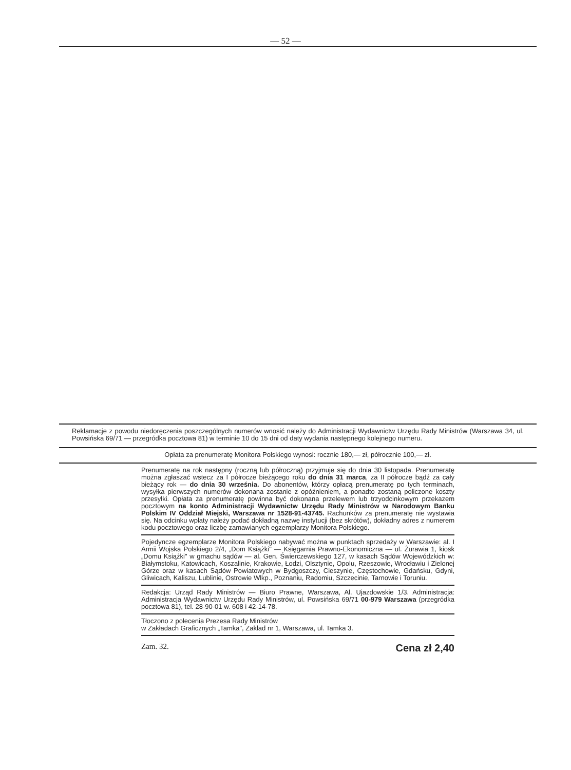— 52 —
Reklamacje z powodu niedoręczenia poszczególnych numerów wnosić należy do Administracji Wydawnictw Urzędu Rady Ministrów (Warszawa 34, ul. Powsińska 69/71 — przegródka pocztowa 81) w terminie 10 do 15 dni od daty wydania następnego kolejnego numeru.
Opłata za prenumeratę Monitora Polskiego wynosi: rocznie 180,— zł, półrocznie 100,— zł.
Prenumeratę na rok następny (roczną lub półroczną) przyjmuje się do dnia 30 listopada. Prenumeratę można zgłaszać wstecz za I półrocze bieżącego roku do dnia 31 marca, za II półrocze bądź za cały bieżący rok — do dnia 30 września. Do abonentów, którzy opłacą prenumeratę po tych terminach, wysyłka pierwszych numerów dokonana zostanie z opóźnieniem, a ponadto zostaną policzone koszty przesyłki. Opłata za prenumeratę powinna być dokonana przelewem lub trzyodcinkowym przekazem pocztowym na konto Administracji Wydawnictw Urzędu Rady Ministrów w Narodowym Banku Polskim IV Oddział Miejski, Warszawa nr 1528-91-43745. Rachunków za prenumeratę nie wystawia się. Na odcinku wpłaty należy podać dokładną nazwę instytucji (bez skrótów), dokładny adres z numerem kodu pocztowego oraz liczbę zamawianych egzemplarzy Monitora Polskiego.
Pojedyncze egzemplarze Monitora Polskiego nabywać można w punktach sprzedaży w Warszawie: al. I Armii Wojska Polskiego 2/4, „Dom Książki" — Księgarnia Prawno-Ekonomiczna — ul. Żurawia 1, kiosk „Domu Książki" w gmachu sądów — al. Gen. Świerczewskiego 127, w kasach Sądów Wojewódzkich w: Białymstoku, Katowicach, Koszalinie, Krakowie, Łodzi, Olsztynie, Opolu, Rzeszowie, Wrocławiu i Zielonej Górze oraz w kasach Sądów Powiatowych w Bydgoszczy, Cieszynie, Częstochowie, Gdańsku, Gdyni, Gliwicach, Kaliszu, Lublinie, Ostrowie Wlkp., Poznaniu, Radomiu, Szczecinie, Tarnowie i Toruniu.
Redakcja: Urząd Rady Ministrów — Biuro Prawne, Warszawa, Al. Ujazdowskie 1/3. Administracja: Administracja Wydawnictw Urzędu Rady Ministrów, ul. Powsińska 69/71 00-979 Warszawa (przegródka pocztowa 81), tel. 28-90-01 w. 608 i 42-14-78.
Tłoczono z polecenia Prezesa Rady Ministrów
w Zakładach Graficznych „Tamka", Zakład nr 1, Warszawa, ul. Tamka 3.
Zam. 32. Cena zł 2,40